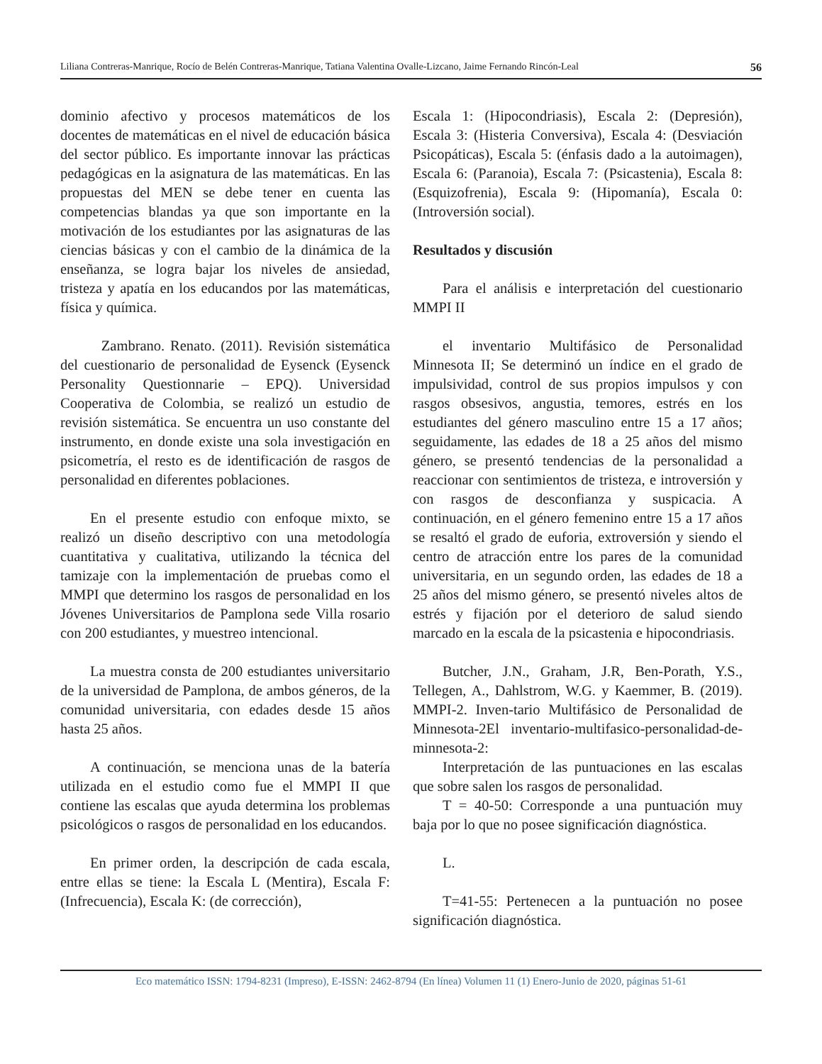Liliana Contreras-Manrique, Rocío de Belén Contreras-Manrique, Tatiana Valentina Ovalle-Lizcano, Jaime Fernando Rincón-Leal 56
dominio afectivo y procesos matemáticos de los docentes de matemáticas en el nivel de educación básica del sector público. Es importante innovar las prácticas pedagógicas en la asignatura de las matemáticas. En las propuestas del MEN se debe tener en cuenta las competencias blandas ya que son importante en la motivación de los estudiantes por las asignaturas de las ciencias básicas y con el cambio de la dinámica de la enseñanza, se logra bajar los niveles de ansiedad, tristeza y apatía en los educandos por las matemáticas, física y química.
Zambrano. Renato. (2011). Revisión sistemática del cuestionario de personalidad de Eysenck (Eysenck Personality Questionnarie – EPQ). Universidad Cooperativa de Colombia, se realizó un estudio de revisión sistemática. Se encuentra un uso constante del instrumento, en donde existe una sola investigación en psicometría, el resto es de identificación de rasgos de personalidad en diferentes poblaciones.
En el presente estudio con enfoque mixto, se realizó un diseño descriptivo con una metodología cuantitativa y cualitativa, utilizando la técnica del tamizaje con la implementación de pruebas como el MMPI que determino los rasgos de personalidad en los Jóvenes Universitarios de Pamplona sede Villa rosario con 200 estudiantes, y muestreo intencional.
La muestra consta de 200 estudiantes universitario de la universidad de Pamplona, de ambos géneros, de la comunidad universitaria, con edades desde 15 años hasta 25 años.
A continuación, se menciona unas de la batería utilizada en el estudio como fue el MMPI II que contiene las escalas que ayuda determina los problemas psicológicos o rasgos de personalidad en los educandos.
En primer orden, la descripción de cada escala, entre ellas se tiene: la Escala L (Mentira), Escala F: (Infrecuencia), Escala K: (de corrección),
Escala 1: (Hipocondriasis), Escala 2: (Depresión), Escala 3: (Histeria Conversiva), Escala 4: (Desviación Psicopáticas), Escala 5: (énfasis dado a la autoimagen), Escala 6: (Paranoia), Escala 7: (Psicastenia), Escala 8: (Esquizofrenia), Escala 9: (Hipomanía), Escala 0: (Introversión social).
Resultados y discusión
Para el análisis e interpretación del cuestionario MMPI II
el inventario Multifásico de Personalidad Minnesota II; Se determinó un índice en el grado de impulsividad, control de sus propios impulsos y con rasgos obsesivos, angustia, temores, estrés en los estudiantes del género masculino entre 15 a 17 años; seguidamente, las edades de 18 a 25 años del mismo género, se presentó tendencias de la personalidad a reaccionar con sentimientos de tristeza, e introversión y con rasgos de desconfianza y suspicacia. A continuación, en el género femenino entre 15 a 17 años se resaltó el grado de euforia, extroversión y siendo el centro de atracción entre los pares de la comunidad universitaria, en un segundo orden, las edades de 18 a 25 años del mismo género, se presentó niveles altos de estrés y fijación por el deterioro de salud siendo marcado en la escala de la psicastenia e hipocondriasis.
Butcher, J.N., Graham, J.R, Ben-Porath, Y.S., Tellegen, A., Dahlstrom, W.G. y Kaemmer, B. (2019). MMPI-2. Inven-tario Multifásico de Personalidad de Minnesota-2El inventario-multifasico-personalidad-de-minnesota-2:
Interpretación de las puntuaciones en las escalas que sobre salen los rasgos de personalidad.
T = 40-50: Corresponde a una puntuación muy baja por lo que no posee significación diagnóstica.
L.
T=41-55: Pertenecen a la puntuación no posee significación diagnóstica.
Eco matemático ISSN: 1794-8231 (Impreso), E-ISSN: 2462-8794 (En línea) Volumen 11 (1) Enero-Junio de 2020, páginas 51-61